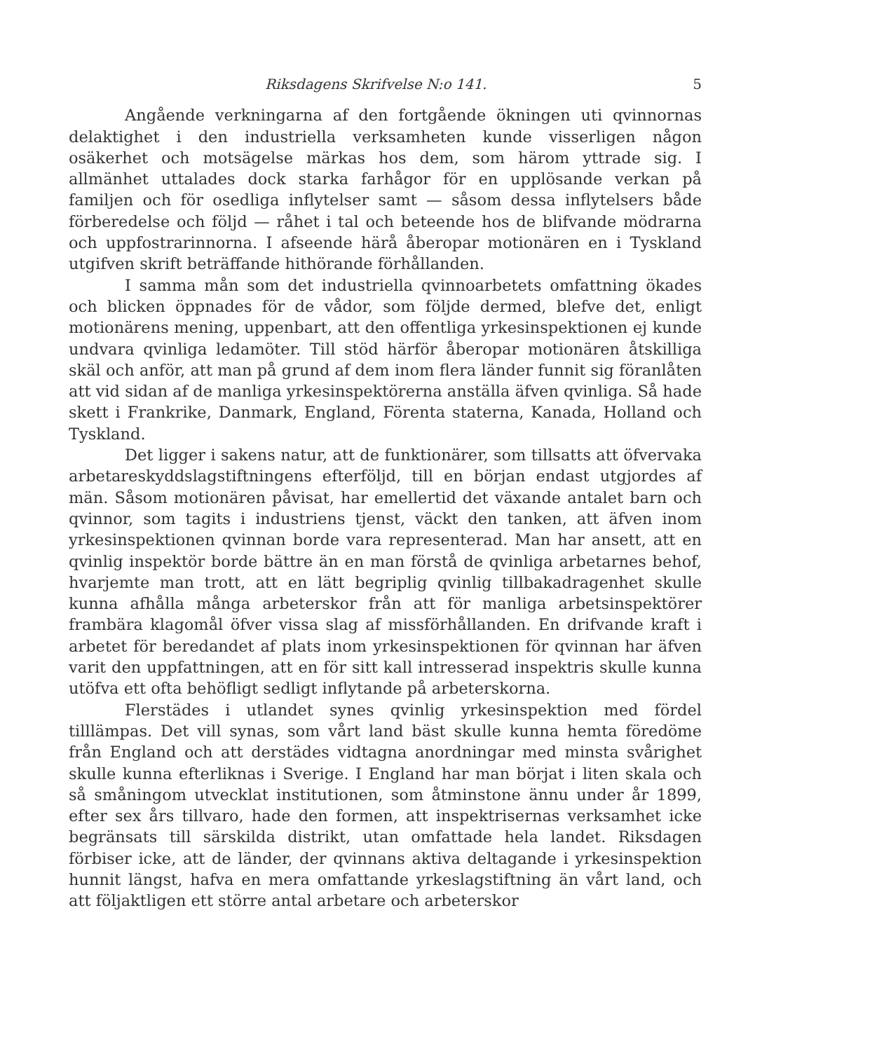Riksdagens Skrifvelse N:o 141. 5
Angående verkningarna af den fortgående ökningen uti qvinnornas delaktighet i den industriella verksamheten kunde visserligen någon osäkerhet och motsägelse märkas hos dem, som härom yttrade sig. I allmänhet uttalades dock starka farhågor för en upplösande verkan på familjen och för osedliga inflytelser samt — såsom dessa inflytelsers både förberedelse och följd — råhet i tal och beteende hos de blifvande mödrarna och uppfostrarinnorna. I afseende härå åberopar motionären en i Tyskland utgifven skrift beträffande hithörande förhållanden.
I samma mån som det industriella qvinnoarbetets omfattning ökades och blicken öppnades för de vådor, som följde dermed, blefve det, enligt motionärens mening, uppenbart, att den offentliga yrkesinspektionen ej kunde undvara qvinliga ledamöter. Till stöd härför åberopar motionären åtskilliga skäl och anför, att man på grund af dem inom flera länder funnit sig föranlåten att vid sidan af de manliga yrkesinspektörerna anställa äfven qvinliga. Så hade skett i Frankrike, Danmark, England, Förenta staterna, Kanada, Holland och Tyskland.
Det ligger i sakens natur, att de funktionärer, som tillsatts att öfvervaka arbetareskyddslagstiftningens efterföljd, till en början endast utgjordes af män. Såsom motionären påvisat, har emellertid det växande antalet barn och qvinnor, som tagits i industriens tjenst, väckt den tanken, att äfven inom yrkesinspektionen qvinnan borde vara representerad. Man har ansett, att en qvinlig inspektör borde bättre än en man förstå de qvinliga arbetarnes behof, hvarjemte man trott, att en lätt begriplig qvinlig tillbakadragenhet skulle kunna afhålla många arbeterskor från att för manliga arbetsinspektörer frambära klagomål öfver vissa slag af missförhållanden. En drifvande kraft i arbetet för beredandet af plats inom yrkesinspektionen för qvinnan har äfven varit den uppfattningen, att en för sitt kall intresserad inspektris skulle kunna utöfva ett ofta behöfligt sedligt inflytande på arbeterskorna.
Flerstädes i utlandet synes qvinlig yrkesinspektion med fördel tilllämpas. Det vill synas, som vårt land bäst skulle kunna hemta föredöme från England och att derstädes vidtagna anordningar med minsta svårighet skulle kunna efterliknas i Sverige. I England har man börjat i liten skala och så småningom utvecklat institutionen, som åtminstone ännu under år 1899, efter sex års tillvaro, hade den formen, att inspektrisernas verksamhet icke begränsats till särskilda distrikt, utan omfattade hela landet. Riksdagen förbiser icke, att de länder, der qvinnans aktiva deltagande i yrkesinspektion hunnit längst, hafva en mera omfattande yrkeslagstiftning än vårt land, och att följaktligen ett större antal arbetare och arbeterskor